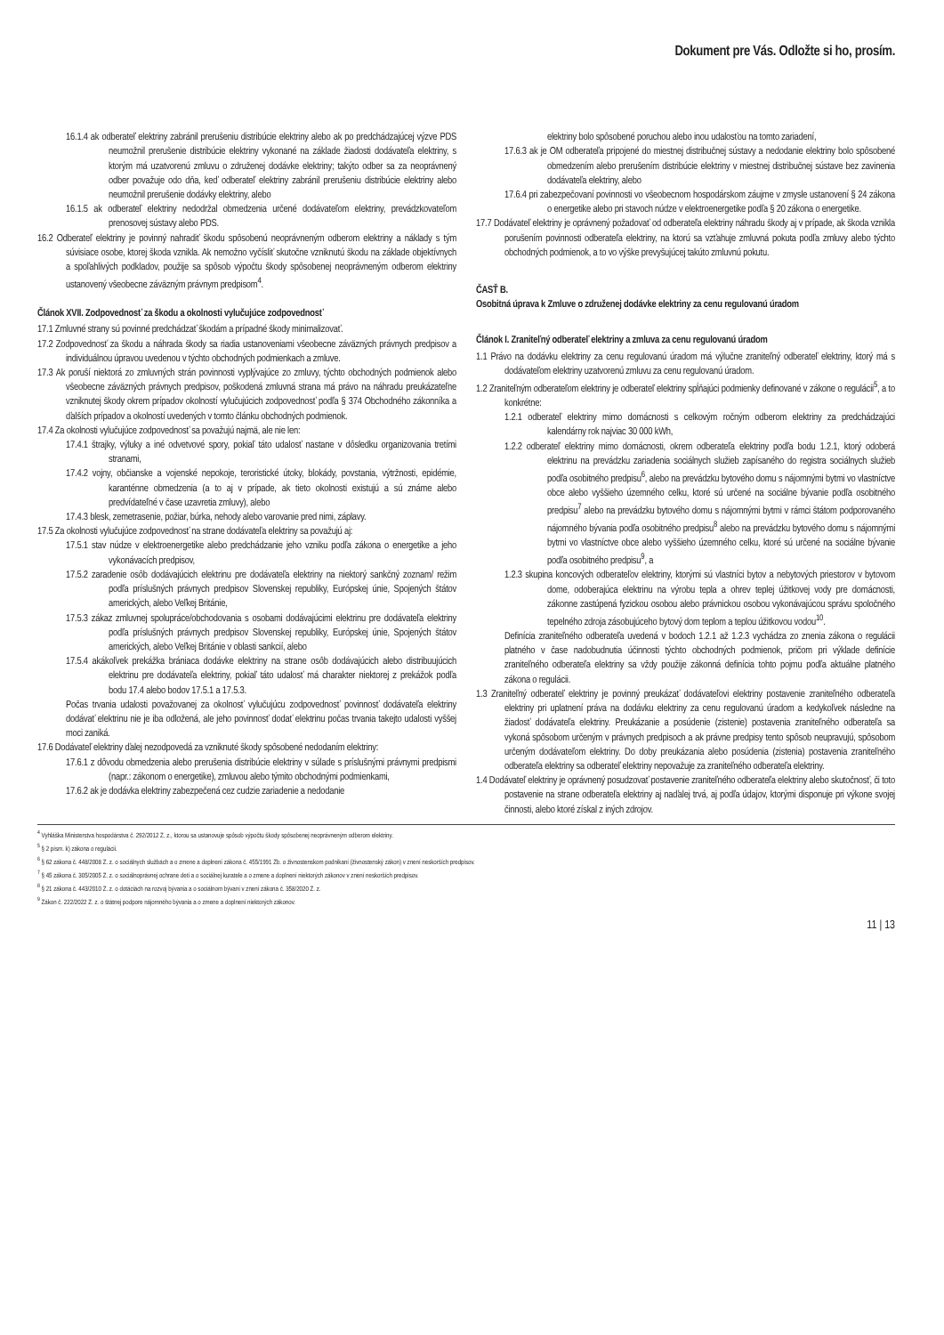Dokument pre Vás. Odložte si ho, prosím.
16.1.4 ak odberateľ elektriny zabránil prerušeniu distribúcie elektriny alebo ak po predchádzajúcej výzve PDS neumožnil prerušenie distribúcie elektriny vykonané na základe žiadosti dodávateľa elektriny, s ktorým má uzatvorenú zmluvu o združenej dodávke elektriny; takýto odber sa za neoprávnený odber považuje odo dňa, keď odberateľ elektriny zabránil prerušeniu distribúcie elektriny alebo neumožnil prerušenie dodávky elektriny, alebo
16.1.5 ak odberateľ elektriny nedodržal obmedzenia určené dodávateľom elektriny, prevádzkovateľom prenosovej sústavy alebo PDS.
16.2 Odberateľ elektriny je povinný nahradiť škodu spôsobenú neoprávneným odberom elektriny a náklady s tým súvisiace osobe, ktorej škoda vznikla. Ak nemožno vyčísliť skutočne vzniknutú škodu na základe objektívnych a spoľahlivých podkladov, použije sa spôsob výpočtu škody spôsobenej neoprávneným odberom elektriny ustanovený všeobecne záväzným právnym predpisom<sup>4</sup>.
Článok XVII. Zodpovednosť za škodu a okolnosti vylučujúce zodpovednosť
17.1 Zmluvné strany sú povinné predchádzať škodám a prípadné škody minimalizovať.
17.2 Zodpovednosť za škodu a náhrada škody sa riadia ustanoveniami všeobecne záväzných právnych predpisov a individuálnou úpravou uvedenou v týchto obchodných podmienkach a zmluve.
17.3 Ak poruší niektorá zo zmluvných strán povinnosti vyplývajúce zo zmluvy, týchto obchodných podmienok alebo všeobecne záväzných právnych predpisov, poškodená zmluvná strana má právo na náhradu preukázateľne vzniknutej škody okrem prípadov okolností vylučujúcich zodpovednosť podľa § 374 Obchodného zákonníka a ďalších prípadov a okolností uvedených v tomto článku obchodných podmienok.
17.4 Za okolnosti vylučujúce zodpovednosť sa považujú najmä, ale nie len:
17.4.1 štrajky, výluky a iné odvetvové spory, pokiaľ táto udalosť nastane v dôsledku organizovania tretími stranami,
17.4.2 vojny, občianske a vojenské nepokoje, teroristické útoky, blokády, povstania, výtržnosti, epidémie, karanténne obmedzenia (a to aj v prípade, ak tieto okolnosti existujú a sú známe alebo predvídateľné v čase uzavretia zmluvy), alebo
17.4.3 blesk, zemetrasenie, požiar, búrka, nehody alebo varovanie pred nimi, záplavy.
17.5 Za okolnosti vylučujúce zodpovednosť na strane dodávateľa elektriny sa považujú aj:
17.5.1 stav núdze v elektroenergetike alebo predchádzanie jeho vzniku podľa zákona o energetike a jeho vykonávacích predpisov,
17.5.2 zaradenie osôb dodávajúcich elektrinu pre dodávateľa elektriny na niektorý sankčný zoznam/ režim podľa príslušných právnych predpisov Slovenskej republiky, Európskej únie, Spojených štátov amerických, alebo Veľkej Británie,
17.5.3 zákaz zmluvnej spolupráce/obchodovania s osobami dodávajúcimi elektrinu pre dodávateľa elektriny podľa príslušných právnych predpisov Slovenskej republiky, Európskej únie, Spojených štátov amerických, alebo Veľkej Británie v oblasti sankcií, alebo
17.5.4 akákoľvek prekážka brániaca dodávke elektriny na strane osôb dodávajúcich alebo distribuujúcich elektrinu pre dodávateľa elektriny, pokiaľ táto udalosť má charakter niektorej z prekážok podľa bodu 17.4 alebo bodov 17.5.1 a 17.5.3.
Počas trvania udalosti považovanej za okolnosť vylučujúcu zodpovednosť povinnosť dodávateľa elektriny dodávať elektrinu nie je iba odložená, ale jeho povinnosť dodať elektrinu počas trvania takejto udalosti vyššej moci zaniká.
17.6 Dodávateľ elektriny ďalej nezodpovedá za vzniknuté škody spôsobené nedodaním elektriny:
17.6.1 z dôvodu obmedzenia alebo prerušenia distribúcie elektriny v súlade s príslušnými právnymi predpismi (napr.: zákonom o energetike), zmluvou alebo týmito obchodnými podmienkami,
17.6.2 ak je dodávka elektriny zabezpečená cez cudzie zariadenie a nedodanie
elektriny bolo spôsobené poruchou alebo inou udalosťou na tomto zariadení,
17.6.3 ak je OM odberateľa pripojené do miestnej distribučnej sústavy a nedodanie elektriny bolo spôsobené obmedzením alebo prerušením distribúcie elektriny v miestnej distribučnej sústave bez zavinenia dodávateľa elektriny, alebo
17.6.4 pri zabezpečovaní povinnosti vo všeobecnom hospodárskom záujme v zmysle ustanovení § 24 zákona o energetike alebo pri stavoch núdze v elektroenergetike podľa § 20 zákona o energetike.
17.7 Dodávateľ elektriny je oprávnený požadovať od odberateľa elektriny náhradu škody aj v prípade, ak škoda vznikla porušením povinnosti odberateľa elektriny, na ktorú sa vzťahuje zmluvná pokuta podľa zmluvy alebo týchto obchodných podmienok, a to vo výške prevyšujúcej takúto zmluvnú pokutu.
ČASŤ B.
Osobitná úprava k Zmluve o združenej dodávke elektriny za cenu regulovanú úradom
Článok I. Zraniteľný odberateľ elektriny a zmluva za cenu regulovanú úradom
1.1 Právo na dodávku elektriny za cenu regulovanú úradom má výlučne zraniteľný odberateľ elektriny, ktorý má s dodávateľom elektriny uzatvorenú zmluvu za cenu regulovanú úradom.
1.2 Zraniteľným odberateľom elektriny je odberateľ elektriny spĺňajúci podmienky definované v zákone o regulácii<sup>5</sup>, a to konkrétne:
1.2.1 odberateľ elektriny mimo domácnosti s celkovým ročným odberom elektriny za predchádzajúci kalendárny rok najviac 30 000 kWh,
1.2.2 odberateľ elektriny mimo domácnosti, okrem odberateľa elektriny podľa bodu 1.2.1, ktorý odoberá elektrinu na prevádzku zariadenia sociálnych služieb zapísaného do registra sociálnych služieb podľa osobitného predpisu<sup>6</sup>, alebo na prevádzku bytového domu s nájomnými bytmi vo vlastníctve obce alebo vyššieho územného celku, ktoré sú určené na sociálne bývanie podľa osobitného predpisu<sup>7</sup> alebo na prevádzku bytového domu s nájomnými bytmi v rámci štátom podporovaného nájomného bývania podľa osobitného predpisu<sup>8</sup> alebo na prevádzku bytového domu s nájomnými bytmi vo vlastníctve obce alebo vyššieho územného celku, ktoré sú určené na sociálne bývanie podľa osobitného predpisu<sup>9</sup>, a
1.2.3 skupina koncových odberateľov elektriny, ktorými sú vlastníci bytov a nebytových priestorov v bytovom dome, odoberajúca elektrinu na výrobu tepla a ohrev teplej úžitkovej vody pre domácnosti, zákonne zastúpená fyzickou osobou alebo právnickou osobou vykonávajúcou správu spoločného tepelného zdroja zásobujúceho bytový dom teplom a teplou úžitkovou vodou<sup>10</sup>.
Definícia zraniteľného odberateľa uvedená v bodoch 1.2.1 až 1.2.3 vychádza zo znenia zákona o regulácii platného v čase nadobudnutia účinnosti týchto obchodných podmienok, pričom pri výklade definície zraniteľného odberateľa elektriny sa vždy použije zákonná definícia tohto pojmu podľa aktuálne platného zákona o regulácii.
1.3 Zraniteľný odberateľ elektriny je povinný preukázať dodávateľovi elektriny postavenie zraniteľného odberateľa elektriny pri uplatnení práva na dodávku elektriny za cenu regulovanú úradom a kedykoľvek následne na žiadosť dodávateľa elektriny. Preukázanie a posúdenie (zistenie) postavenia zraniteľného odberateľa sa vykoná spôsobom určeným v právnych predpisoch a ak právne predpisy tento spôsob neupravujú, spôsobom určeným dodávateľom elektriny. Do doby preukázania alebo posúdenia (zistenia) postavenia zraniteľného odberateľa elektriny sa odberateľ elektriny nepovažuje za zraniteľného odberateľa elektriny.
1.4 Dodávateľ elektriny je oprávnený posudzovať postavenie zraniteľného odberateľa elektriny alebo skutočnosť, či toto postavenie na strane odberateľa elektriny aj naďalej trvá, aj podľa údajov, ktorými disponuje pri výkone svojej činnosti, alebo ktoré získal z iných zdrojov.
<sup>4</sup> Vyhláška Ministerstva hospodárstva č. 292/2012 Z. z., ktorou sa ustanovuje spôsob výpočtu škody spôsobenej neoprávneným odberom elektriny.
<sup>5</sup> § 2 písm. k) zákona o regulácii.
<sup>6</sup> § 62 zákona č. 448/2008 Z. z. o sociálnych službách a o zmene a doplnení zákona č. 455/1991 Zb. o živnostenskom podnikaní (živnostenský zákon) v znení neskorších predpisov.
<sup>7</sup> § 45 zákona č. 305/2005 Z. z. o sociálnoprávnej ochrane detí a o sociálnej kuratele a o zmene a doplnení niektorých zákonov v znení neskorších predpisov.
<sup>8</sup> § 21 zákona č. 443/2010 Z. z. o dotáciách na rozvoj bývania a o sociálnom bývaní v znení zákona č. 358/2020 Z. z.
<sup>9</sup> Zákon č. 222/2022 Z. z. o štátnej podpore nájomného bývania a o zmene a doplnení niektorých zákonov.
11 | 13